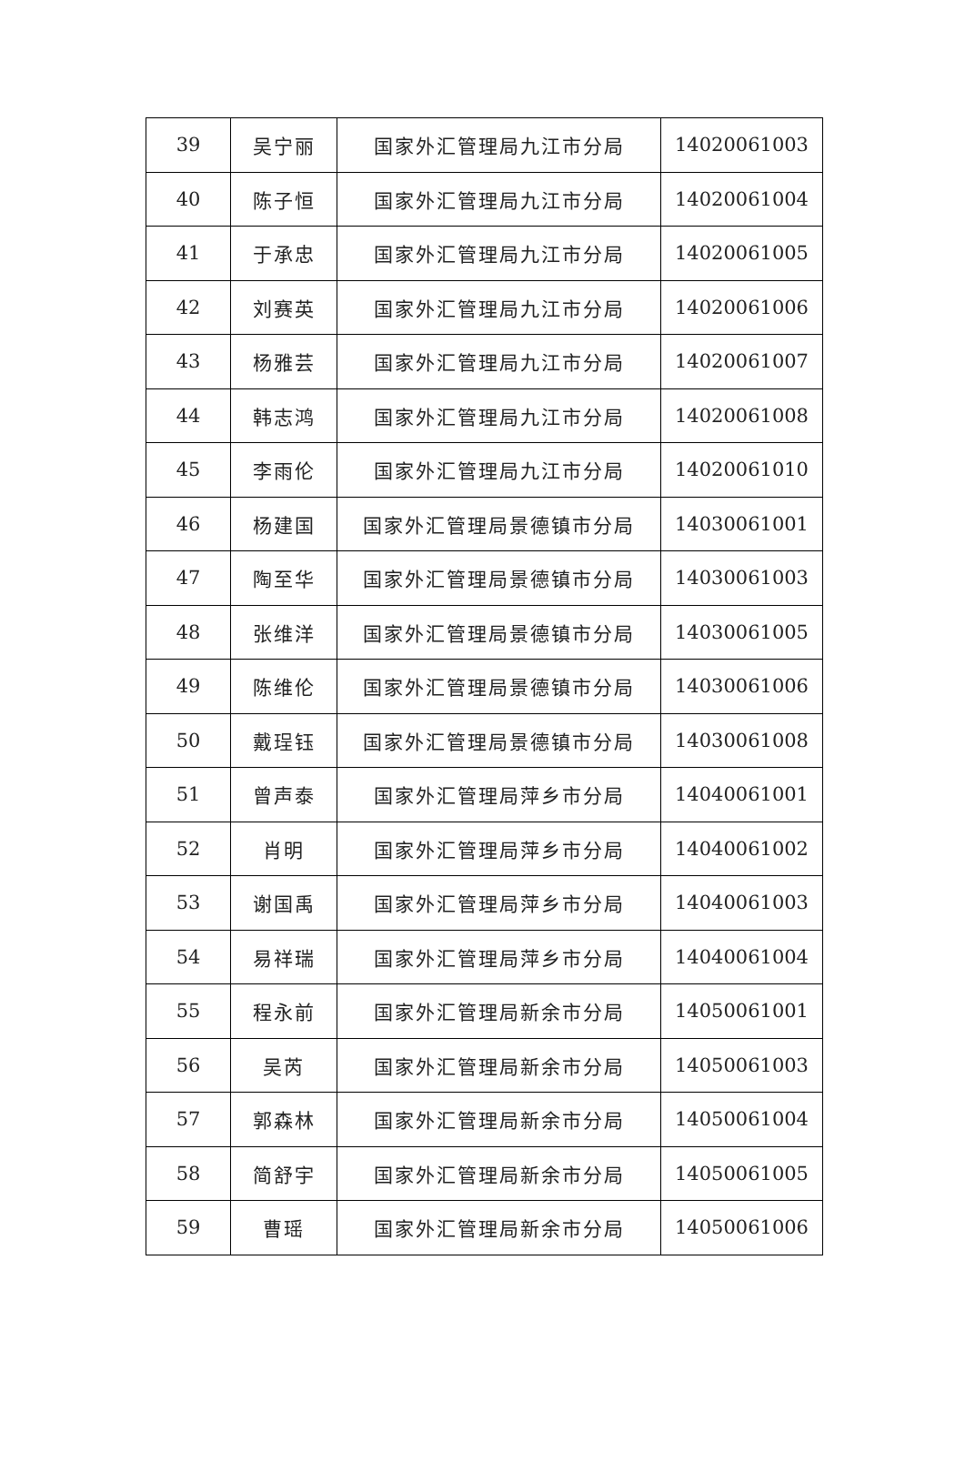| 39 | 吴宁丽 | 国家外汇管理局九江市分局 | 14020061003 |
| 40 | 陈子恒 | 国家外汇管理局九江市分局 | 14020061004 |
| 41 | 于承忠 | 国家外汇管理局九江市分局 | 14020061005 |
| 42 | 刘赛英 | 国家外汇管理局九江市分局 | 14020061006 |
| 43 | 杨雅芸 | 国家外汇管理局九江市分局 | 14020061007 |
| 44 | 韩志鸿 | 国家外汇管理局九江市分局 | 14020061008 |
| 45 | 李雨伦 | 国家外汇管理局九江市分局 | 14020061010 |
| 46 | 杨建国 | 国家外汇管理局景德镇市分局 | 14030061001 |
| 47 | 陶至华 | 国家外汇管理局景德镇市分局 | 14030061003 |
| 48 | 张维洋 | 国家外汇管理局景德镇市分局 | 14030061005 |
| 49 | 陈维伦 | 国家外汇管理局景德镇市分局 | 14030061006 |
| 50 | 戴珵钰 | 国家外汇管理局景德镇市分局 | 14030061008 |
| 51 | 曾声泰 | 国家外汇管理局萍乡市分局 | 14040061001 |
| 52 | 肖明 | 国家外汇管理局萍乡市分局 | 14040061002 |
| 53 | 谢国禹 | 国家外汇管理局萍乡市分局 | 14040061003 |
| 54 | 易祥瑞 | 国家外汇管理局萍乡市分局 | 14040061004 |
| 55 | 程永前 | 国家外汇管理局新余市分局 | 14050061001 |
| 56 | 吴芮 | 国家外汇管理局新余市分局 | 14050061003 |
| 57 | 郭森林 | 国家外汇管理局新余市分局 | 14050061004 |
| 58 | 简舒宇 | 国家外汇管理局新余市分局 | 14050061005 |
| 59 | 曹瑶 | 国家外汇管理局新余市分局 | 14050061006 |